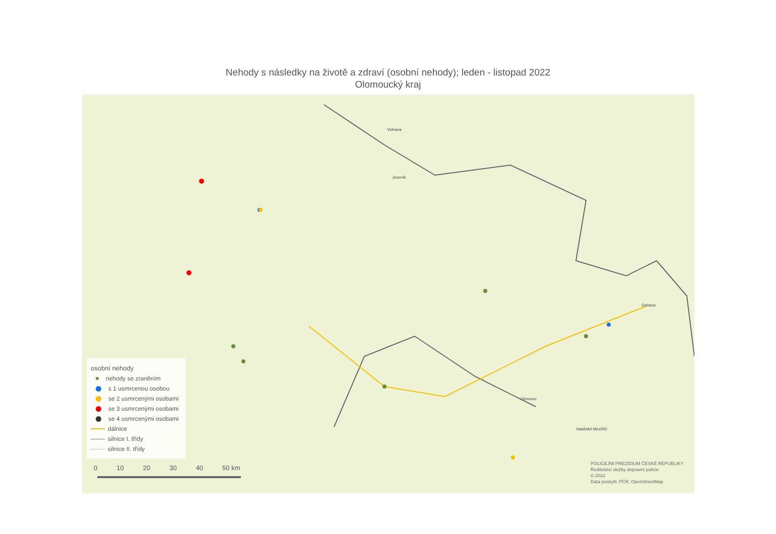Nehody s následky na životě a zdraví (osobní nehody); leden - listopad 2022
Olomoucký kraj
Olomouc
Vidnava
Jeseník
Ostrava
Valašské Meziříčí
osobní nehody
nehody se zraněním
s 1 usmrcenou osobou
se 2 usmrcenými osobami
se 3 usmrcenými osobami
se 4 usmrcenými osobami
dálnice
silnice I. třídy
silnice II. třídy
0 10 20 30 40 50 km
POLICEJNÍ PREZIDIUM ČESKÉ REPUBLIKY
Ředitelství služby dopravní policie
© 2022
Data poskytli: PČR, OpenStreetMap